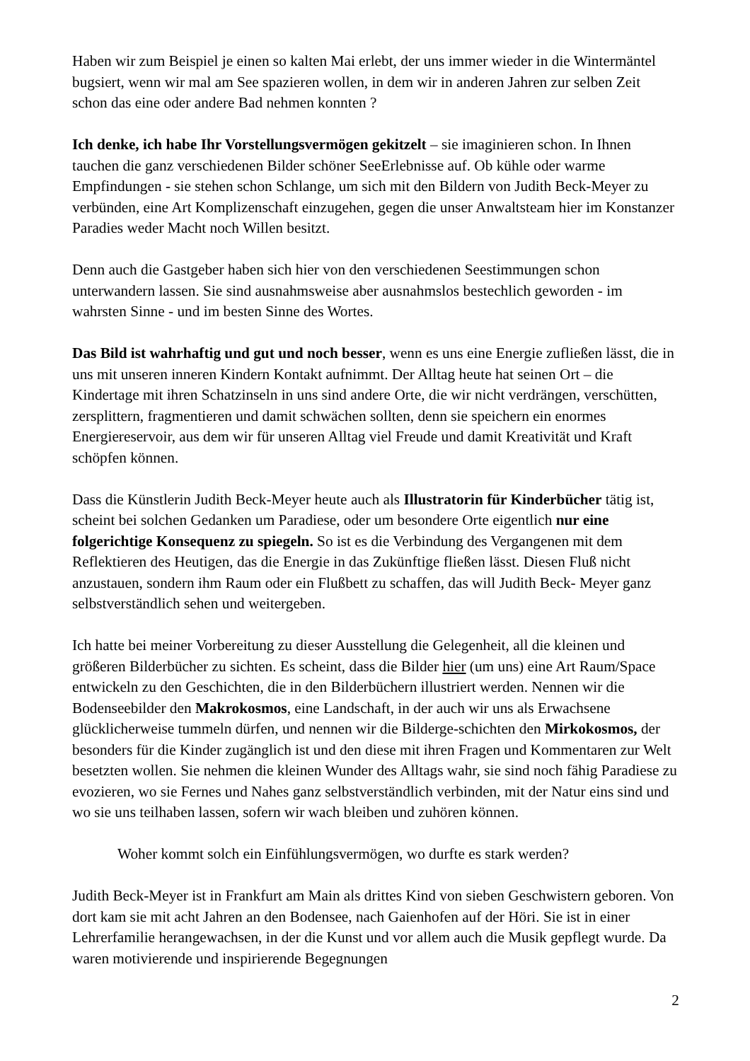Haben wir zum Beispiel je einen so kalten Mai erlebt, der uns immer wieder in die Wintermäntel bugsiert, wenn wir mal am See spazieren wollen, in dem wir in anderen Jahren zur selben Zeit schon das eine oder andere Bad nehmen konnten ?
Ich denke, ich habe Ihr Vorstellungsvermögen gekitzelt – sie imaginieren schon. In Ihnen tauchen die ganz verschiedenen Bilder schöner SeeErlebnisse auf. Ob kühle oder warme Empfindungen - sie stehen schon Schlange, um sich mit den Bildern von Judith Beck-Meyer zu verbünden, eine Art Komplizenschaft einzugehen, gegen die unser Anwaltsteam hier im Konstanzer Paradies weder Macht noch Willen besitzt.
Denn auch die Gastgeber haben sich hier von den verschiedenen Seestimmungen schon unterwandern lassen. Sie sind ausnahmsweise aber ausnahmslos bestechlich geworden - im wahrsten Sinne - und im besten Sinne des Wortes.
Das Bild ist wahrhaftig und gut und noch besser, wenn es uns eine Energie zufließen lässt, die in uns mit unseren inneren Kindern Kontakt aufnimmt. Der Alltag heute hat seinen Ort – die Kindertage mit ihren Schatzinseln in uns sind andere Orte, die wir nicht verdrängen, verschütten, zersplittern, fragmentieren und damit schwächen sollten, denn sie speichern ein enormes Energiereservoir, aus dem wir für unseren Alltag viel Freude und damit Kreativität und Kraft schöpfen können.
Dass die Künstlerin Judith Beck-Meyer heute auch als Illustratorin für Kinderbücher tätig ist, scheint bei solchen Gedanken um Paradiese, oder um besondere Orte eigentlich nur eine folgerichtige Konsequenz zu spiegeln. So ist es die Verbindung des Vergangenen mit dem Reflektieren des Heutigen, das die Energie in das Zukünftige fließen lässt. Diesen Fluß nicht anzustauen, sondern ihm Raum oder ein Flußbett zu schaffen, das will Judith Beck- Meyer ganz selbstverständlich sehen und weitergeben.
Ich hatte bei meiner Vorbereitung zu dieser Ausstellung die Gelegenheit, all die kleinen und größeren Bilderbücher zu sichten. Es scheint, dass die Bilder hier (um uns) eine Art Raum/Space entwickeln zu den Geschichten, die in den Bilderbüchern illustriert werden. Nennen wir die Bodenseebilder den Makrokosmos, eine Landschaft, in der auch wir uns als Erwachsene glücklicherweise tummeln dürfen, und nennen wir die Bilderge-schichten den Mirkokosmos, der besonders für die Kinder zugänglich ist und den diese mit ihren Fragen und Kommentaren zur Welt besetzten wollen. Sie nehmen die kleinen Wunder des Alltags wahr, sie sind noch fähig Paradiese zu evozieren, wo sie Fernes und Nahes ganz selbstverständlich verbinden, mit der Natur eins sind und wo sie uns teilhaben lassen, sofern wir wach bleiben und zuhören können.
Woher kommt solch ein Einfühlungsvermögen, wo durfte es stark werden?
Judith Beck-Meyer ist in Frankfurt am Main als drittes Kind von sieben Geschwistern geboren. Von dort kam sie mit acht Jahren an den Bodensee, nach Gaienhofen auf der Höri. Sie ist in einer Lehrerfamilie herangewachsen, in der die Kunst und vor allem auch die Musik gepflegt wurde. Da waren motivierende und inspirierende Begegnungen
2